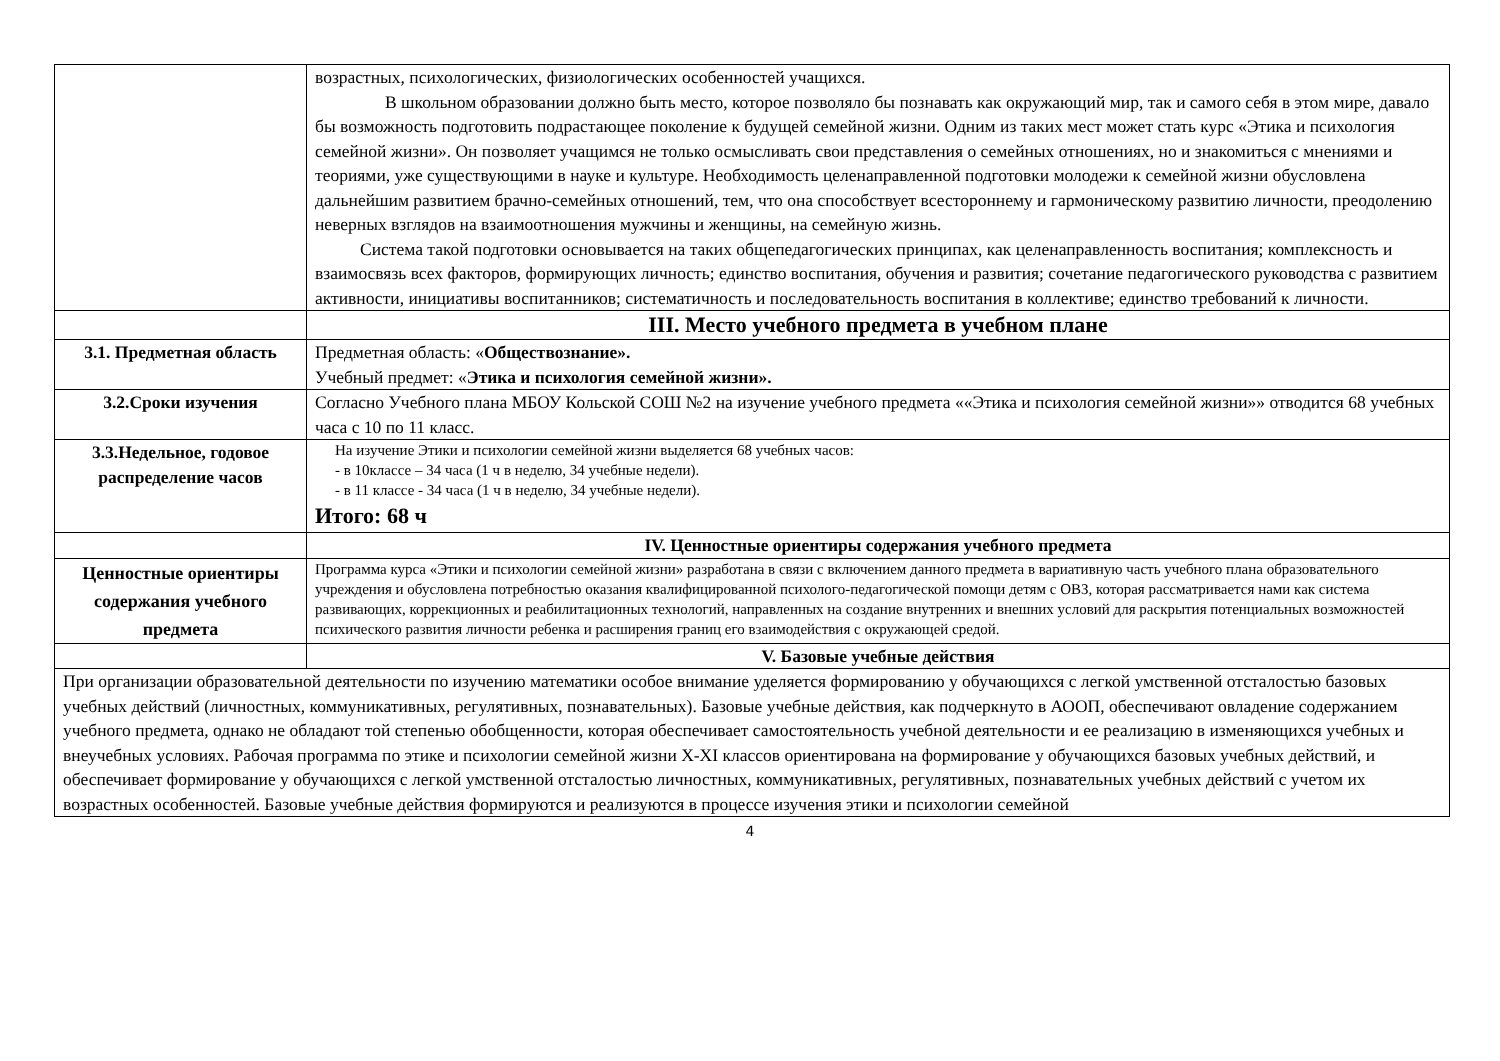| | возрастных, психологических, физиологических особенностей учащихся. В школьном образовании должно быть место, которое позволяло бы познавать как окружающий мир, так и самого себя в этом мире, давало бы возможность подготовить подрастающее поколение к будущей семейной жизни. Одним из таких мест может стать курс «Этика и психология семейной жизни». Он позволяет учащимся не только осмысливать свои представления о семейных отношениях, но и знакомиться с мнениями и теориями, уже существующими в науке и культуре. Необходимость целенаправленной подготовки молодежи к семейной жизни обусловлена дальнейшим развитием брачно-семейных отношений, тем, что она способствует всестороннему и гармоническому развитию личности, преодолению неверных взглядов на взаимоотношения мужчины и женщины, на семейную жизнь. Система такой подготовки основывается на таких общепедагогических принципах, как целенаправленность воспитания; комплексность и взаимосвязь всех факторов, формирующих личность; единство воспитания, обучения и развития; сочетание педагогического руководства с развитием активности, инициативы воспитанников; систематичность и последовательность воспитания в коллективе; единство требований к личности. |
| | III. Место учебного предмета в учебном плане |
| 3.1. Предметная область | Предметная область: « Обществознание». Учебный предмет: « Этика и психология семейной жизни». |
| 3.2.Сроки изучения | Согласно Учебного плана МБОУ Кольской СОШ №2 на изучение учебного предмета ««Этика и психология семейной жизни»» отводится 68 учебных часа с 10 по 11 класс. |
| 3.3.Недельное, годовое распределение часов | На изучение Этики и психологии семейной жизни выделяется 68 учебных часов: - в 10классе – 34 часа (1 ч в неделю, 34 учебные недели). - в 11 классе - 34 часа (1 ч в неделю, 34 учебные недели). Итого: 68 ч |
| | IV. Ценностные ориентиры содержания учебного предмета |
| Ценностные ориентиры содержания учебного предмета | Программа курса «Этики и психологии семейной жизни» разработана в связи с включением данного предмета в вариативную часть учебного плана образовательного учреждения и обусловлена потребностью оказания квалифицированной психолого-педагогической помощи детям с ОВЗ, которая рассматривается нами как система развивающих, коррекционных и реабилитационных технологий, направленных на создание внутренних и внешних условий для раскрытия потенциальных возможностей психического развития личности ребенка и расширения границ его взаимодействия с окружающей средой. |
| | V. Базовые учебные действия |
| При организации образовательной деятельности по изучению математики особое внимание уделяется формированию у обучающихся с легкой умственной отсталостью базовых учебных действий (личностных, коммуникативных, регулятивных, познавательных). Базовые учебные действия, как подчеркнуто в АООП, обеспечивают овладение содержанием учебного предмета, однако не обладают той степенью обобщенности, которая обеспечивает самостоятельность учебной деятельности и ее реализацию в изменяющихся учебных и внеучебных условиях. Рабочая программа по этике и психологии семейной жизни X-XI классов ориентирована на формирование у обучающихся базовых учебных действий, и обеспечивает формирование у обучающихся с легкой умственной отсталостью личностных, коммуникативных, регулятивных, познавательных учебных действий с учетом их возрастных особенностей. Базовые учебные действия формируются и реализуются в процессе изучения этики и психологии семейной | |
4